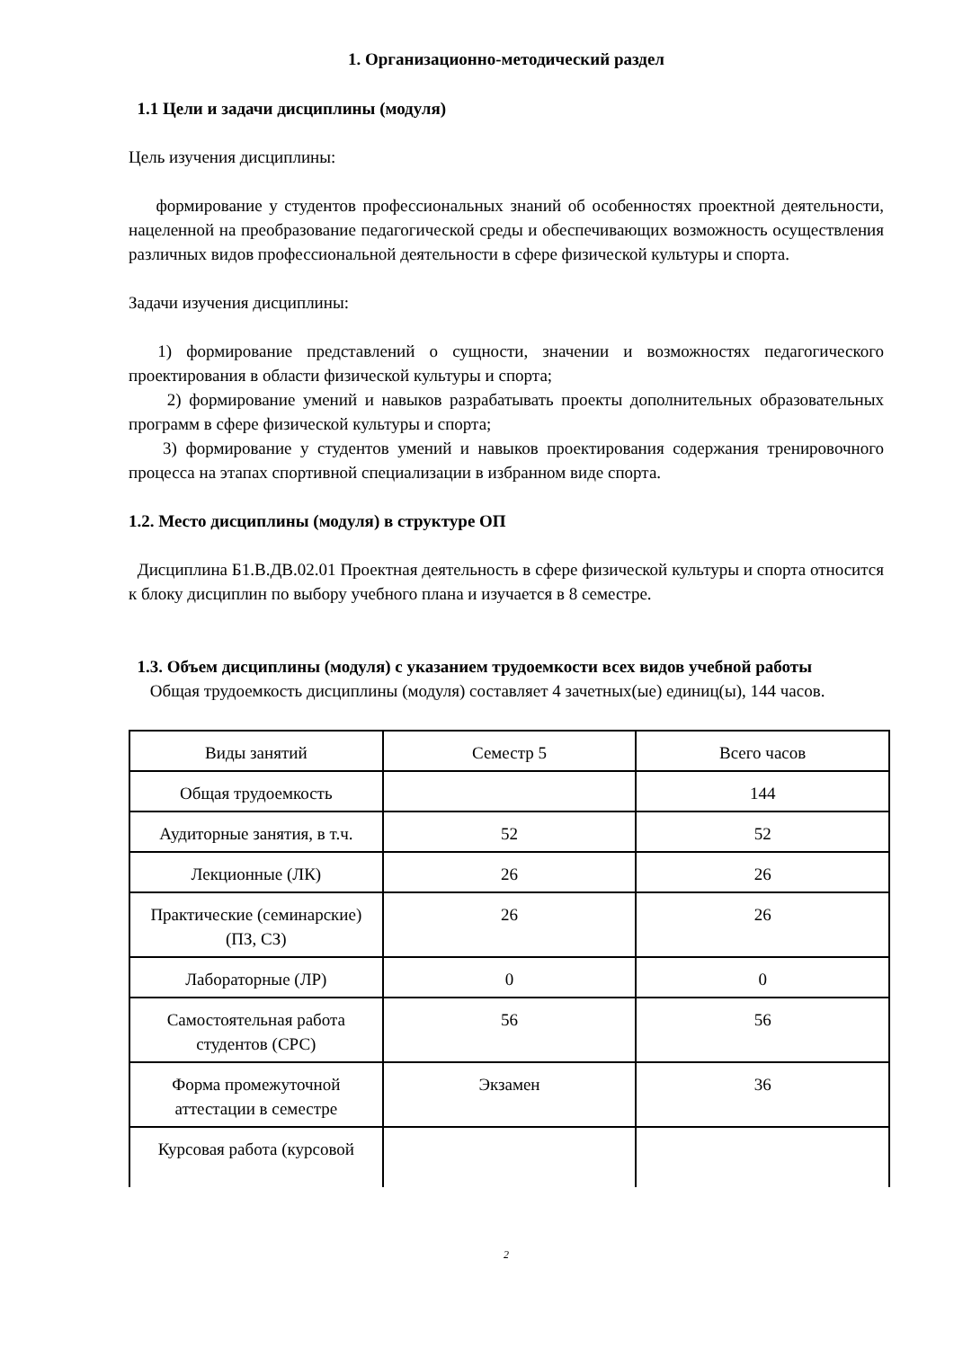1. Организационно-методический раздел
1.1 Цели и задачи дисциплины (модуля)
Цель изучения дисциплины:
формирование у студентов профессиональных знаний об особенностях проектной деятельности, нацеленной на преобразование педагогической среды и обеспечивающих возможность осуществления различных видов профессиональной деятельности в сфере физической культуры и спорта.
Задачи изучения дисциплины:
1) формирование представлений о сущности, значении и возможностях педагогического проектирования в области физической культуры и спорта;
2) формирование умений и навыков разрабатывать проекты дополнительных образовательных программ в сфере физической культуры и спорта;
3) формирование у студентов умений и навыков проектирования содержания тренировочного процесса на этапах спортивной специализации в избранном виде спорта.
1.2. Место дисциплины (модуля) в структуре ОП
Дисциплина Б1.В.ДВ.02.01 Проектная деятельность в сфере физической культуры и спорта относится к блоку дисциплин по выбору учебного плана и изучается в 8 семестре.
1.3. Объем дисциплины (модуля) с указанием трудоемкости всех видов учебной работы
Общая трудоемкость дисциплины (модуля) составляет 4 зачетных(ые) единиц(ы), 144 часов.
| Виды занятий | Семестр 5 | Всего часов |
| Общая трудоемкость | | 144 |
| Аудиторные занятия, в т.ч. | 52 | 52 |
| Лекционные (ЛК) | 26 | 26 |
| Практические (семинарские) (ПЗ, СЗ) | 26 | 26 |
| Лабораторные (ЛР) | 0 | 0 |
| Самостоятельная работа студентов (СРС) | 56 | 56 |
| Форма промежуточной аттестации в семестре | Экзамен | 36 |
| Курсовая работа (курсовой | | |
2